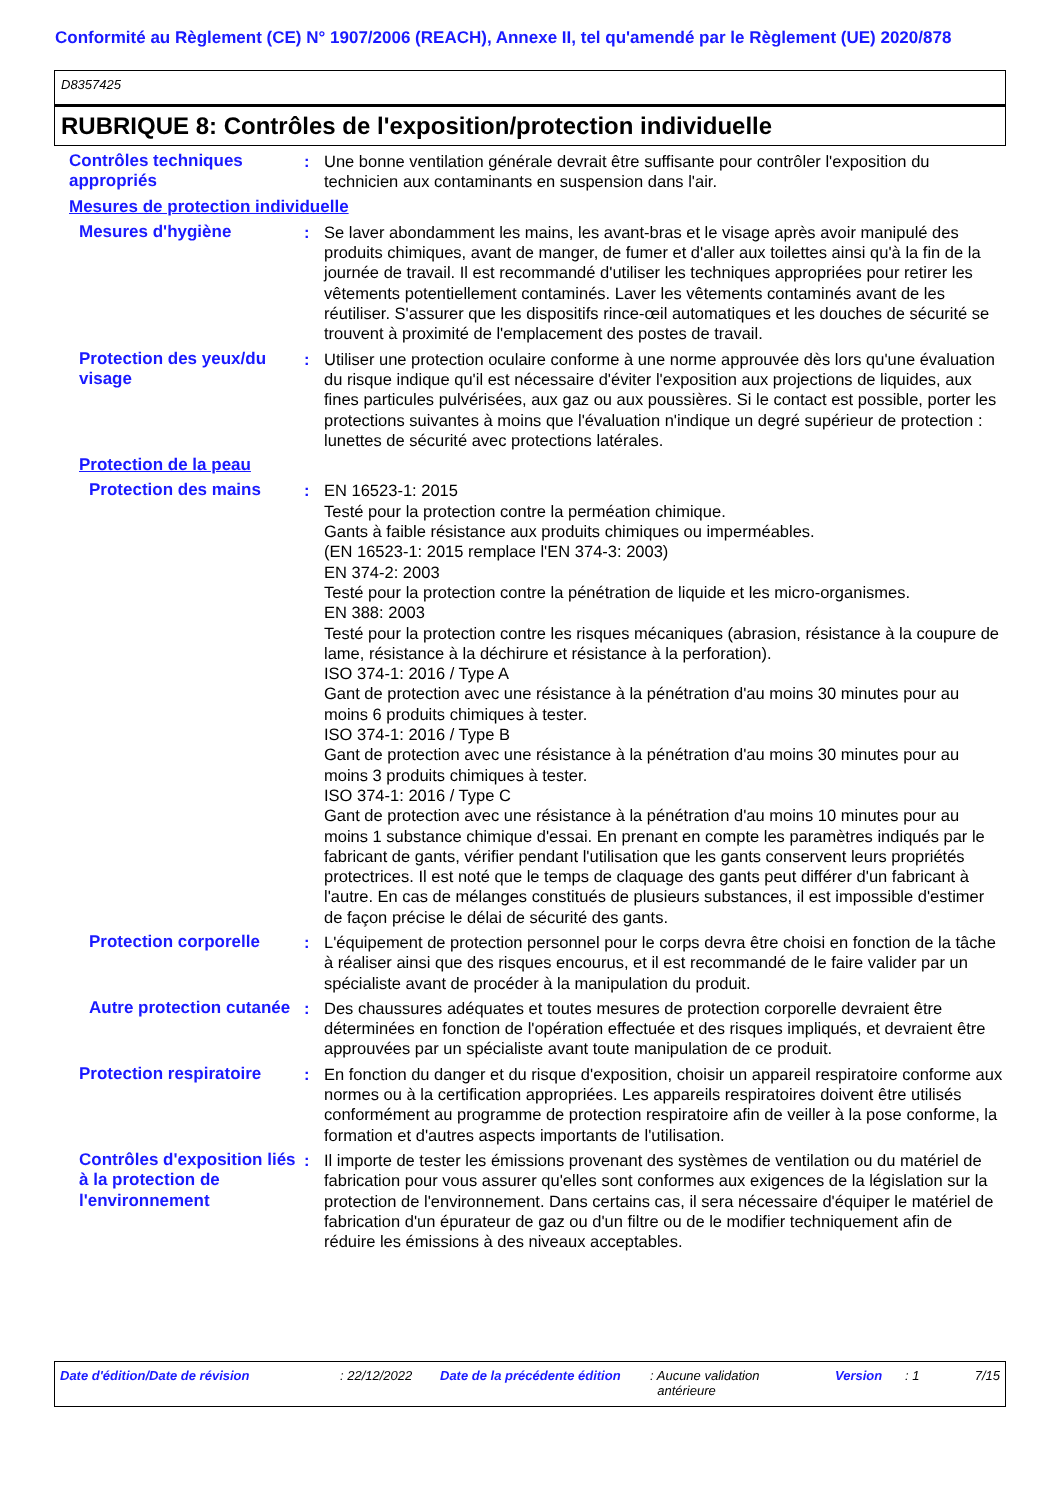Conformité au Règlement (CE) N° 1907/2006 (REACH), Annexe II, tel qu'amendé par le Règlement (UE) 2020/878
D8357425
RUBRIQUE 8: Contrôles de l'exposition/protection individuelle
Contrôles techniques appropriés
: Une bonne ventilation générale devrait être suffisante pour contrôler l'exposition du technicien aux contaminants en suspension dans l'air.
Mesures de protection individuelle
Mesures d'hygiène : Se laver abondamment les mains, les avant-bras et le visage après avoir manipulé des produits chimiques, avant de manger, de fumer et d'aller aux toilettes ainsi qu'à la fin de la journée de travail. Il est recommandé d'utiliser les techniques appropriées pour retirer les vêtements potentiellement contaminés. Laver les vêtements contaminés avant de les réutiliser. S'assurer que les dispositifs rince-œil automatiques et les douches de sécurité se trouvent à proximité de l'emplacement des postes de travail.
Protection des yeux/du visage
: Utiliser une protection oculaire conforme à une norme approuvée dès lors qu'une évaluation du risque indique qu'il est nécessaire d'éviter l'exposition aux projections de liquides, aux fines particules pulvérisées, aux gaz ou aux poussières. Si le contact est possible, porter les protections suivantes à moins que l'évaluation n'indique un degré supérieur de protection : lunettes de sécurité avec protections latérales.
Protection de la peau
Protection des mains : EN 16523-1: 2015
Testé pour la protection contre la perméation chimique.
Gants à faible résistance aux produits chimiques ou imperméables.
(EN 16523-1: 2015 remplace l'EN 374-3: 2003)
EN 374-2: 2003
Testé pour la protection contre la pénétration de liquide et les micro-organismes.
EN 388: 2003
Testé pour la protection contre les risques mécaniques (abrasion, résistance à la coupure de lame, résistance à la déchirure et résistance à la perforation).
ISO 374-1: 2016 / Type A
Gant de protection avec une résistance à la pénétration d'au moins 30 minutes pour au moins 6 produits chimiques à tester.
ISO 374-1: 2016 / Type B
Gant de protection avec une résistance à la pénétration d'au moins 30 minutes pour au moins 3 produits chimiques à tester.
ISO 374-1: 2016 / Type C
Gant de protection avec une résistance à la pénétration d'au moins 10 minutes pour au moins 1 substance chimique d'essai. En prenant en compte les paramètres indiqués par le fabricant de gants, vérifier pendant l'utilisation que les gants conservent leurs propriétés protectrices. Il est noté que le temps de claquage des gants peut différer d'un fabricant à l'autre. En cas de mélanges constitués de plusieurs substances, il est impossible d'estimer de façon précise le délai de sécurité des gants.
Protection corporelle : L'équipement de protection personnel pour le corps devra être choisi en fonction de la tâche à réaliser ainsi que des risques encourus, et il est recommandé de le faire valider par un spécialiste avant de procéder à la manipulation du produit.
Autre protection cutanée
: Des chaussures adéquates et toutes mesures de protection corporelle devraient être déterminées en fonction de l'opération effectuée et des risques impliqués, et devraient être approuvées par un spécialiste avant toute manipulation de ce produit.
Protection respiratoire
: En fonction du danger et du risque d'exposition, choisir un appareil respiratoire conforme aux normes ou à la certification appropriées. Les appareils respiratoires doivent être utilisés conformément au programme de protection respiratoire afin de veiller à la pose conforme, la formation et d'autres aspects importants de l'utilisation.
Contrôles d'exposition liés à la protection de l'environnement
: Il importe de tester les émissions provenant des systèmes de ventilation ou du matériel de fabrication pour vous assurer qu'elles sont conformes aux exigences de la législation sur la protection de l'environnement. Dans certains cas, il sera nécessaire d'équiper le matériel de fabrication d'un épurateur de gaz ou d'un filtre ou de le modifier techniquement afin de réduire les émissions à des niveaux acceptables.
Date d'édition/Date de révision : 22/12/2022 Date de la précédente édition
: Aucune validation
antérieure
Version : 1 7/15